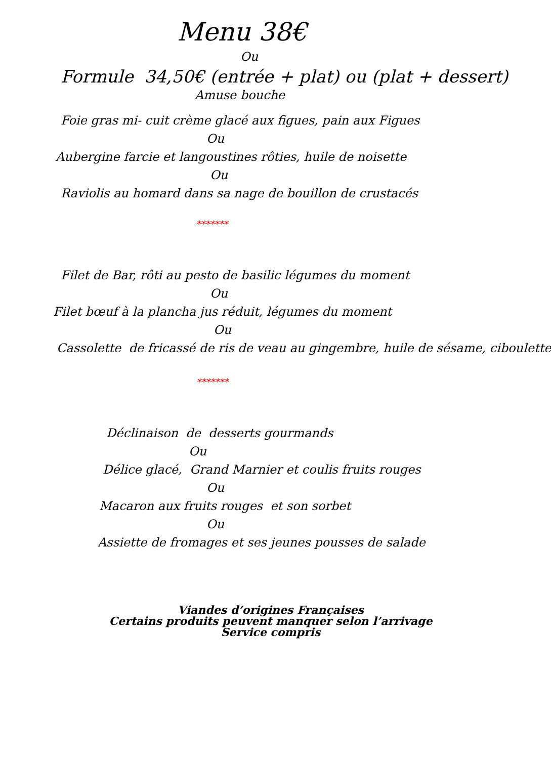Menu 38€
Ou
Formule 34,50€ (entrée + plat) ou (plat + dessert)
Amuse bouche
Foie gras mi- cuit crème glacé aux figues, pain aux Figues
Ou
Aubergine farcie et langoustines rôties, huile de noisette
Ou
Raviolis au homard dans sa nage de bouillon de crustacés
*******
Filet de Bar, rôti au pesto de basilic légumes du moment
Ou
Filet bœuf à la plancha jus réduit, légumes du moment
Ou
Cassolette de fricassé de ris de veau au gingembre, huile de sésame, ciboulette
*******
Déclinaison de desserts gourmands
Ou
Délice glacé, Grand Marnier et coulis fruits rouges
Ou
Macaron aux fruits rouges et son sorbet
Ou
Assiette de fromages et ses jeunes pousses de salade
Viandes d’origines Françaises
Certains produits peuvent manquer selon l’arrivage
Service compris